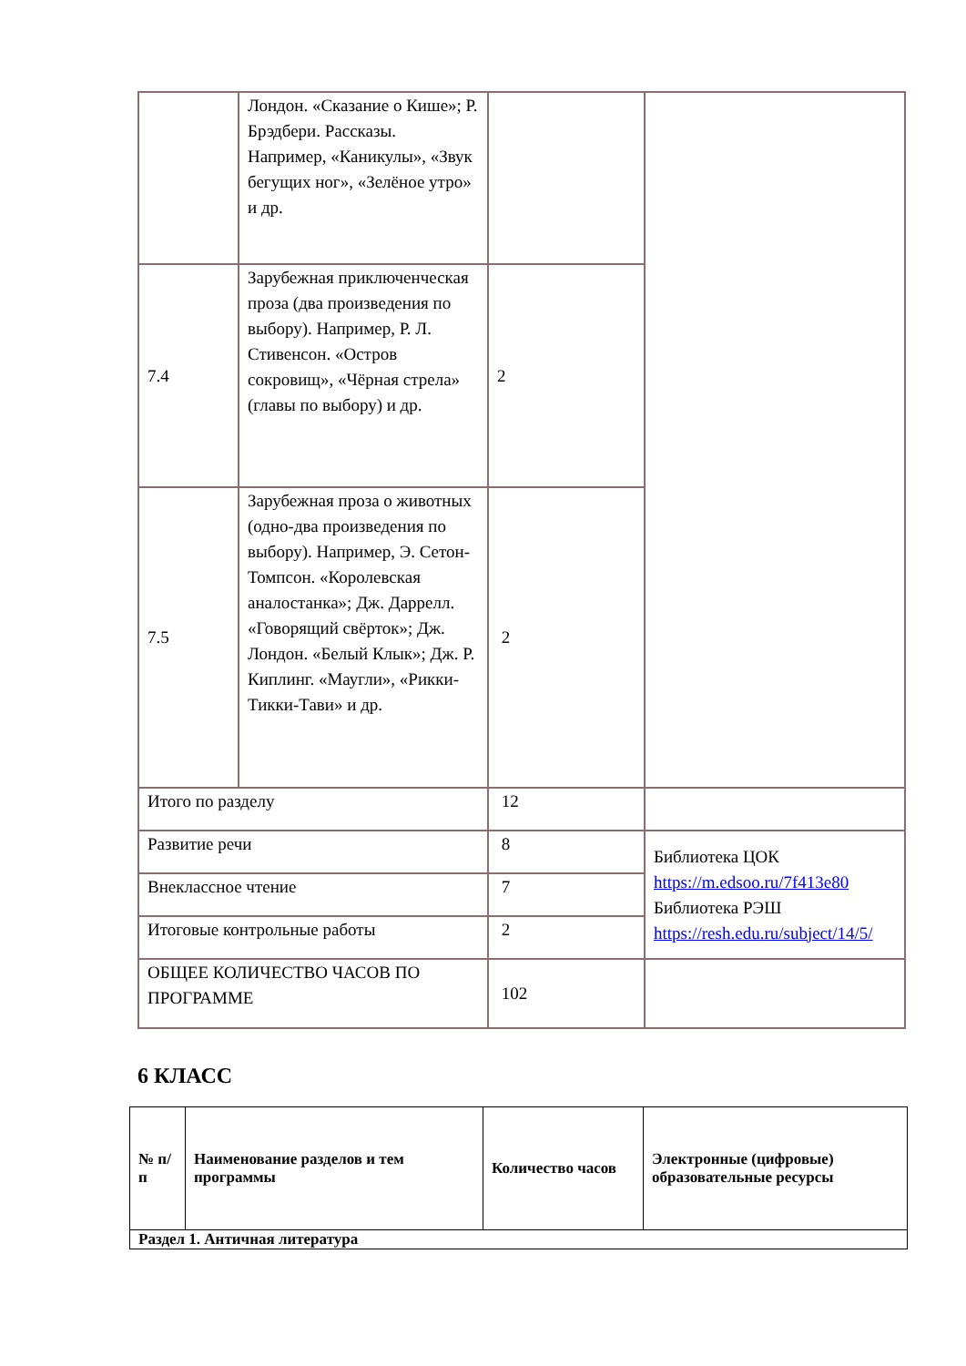| | Лондон. «Сказание о Кише»; Р. Брэдбери. Рассказы. Например, «Каникулы», «Звук бегущих ног», «Зелёное утро» и др. | | |
| 7.4 | Зарубежная приключенческая проза (два произведения по выбору). Например, Р. Л. Стивенсон. «Остров сокровищ», «Чёрная стрела» (главы по выбору) и др. | 2 | |
| 7.5 | Зарубежная проза о животных (одно-два произведения по выбору). Например, Э. Сетон-Томпсон. «Королевская аналостанка»; Дж. Даррелл. «Говорящий свёрток»; Дж. Лондон. «Белый Клык»; Дж. Р. Киплинг. «Маугли», «Рикки-Тикки-Тави» и др. | 2 | |
| Итого по разделу | | 12 | |
| Развитие речи | | 8 | Библиотека ЦОК https://m.edsoo.ru/7f413e80 Библиотека РЭШ https://resh.edu.ru/subject/14/5/ |
| Внеклассное чтение | | 7 | |
| Итоговые контрольные работы | | 2 | |
| ОБЩЕЕ КОЛИЧЕСТВО ЧАСОВ ПО ПРОГРАММЕ | | 102 | |
6 КЛАСС
| № п/п | Наименование разделов и тем программы | Количество часов | Электронные (цифровые) образовательные ресурсы |
| --- | --- | --- | --- |
| Раздел 1. Античная литература | | | |